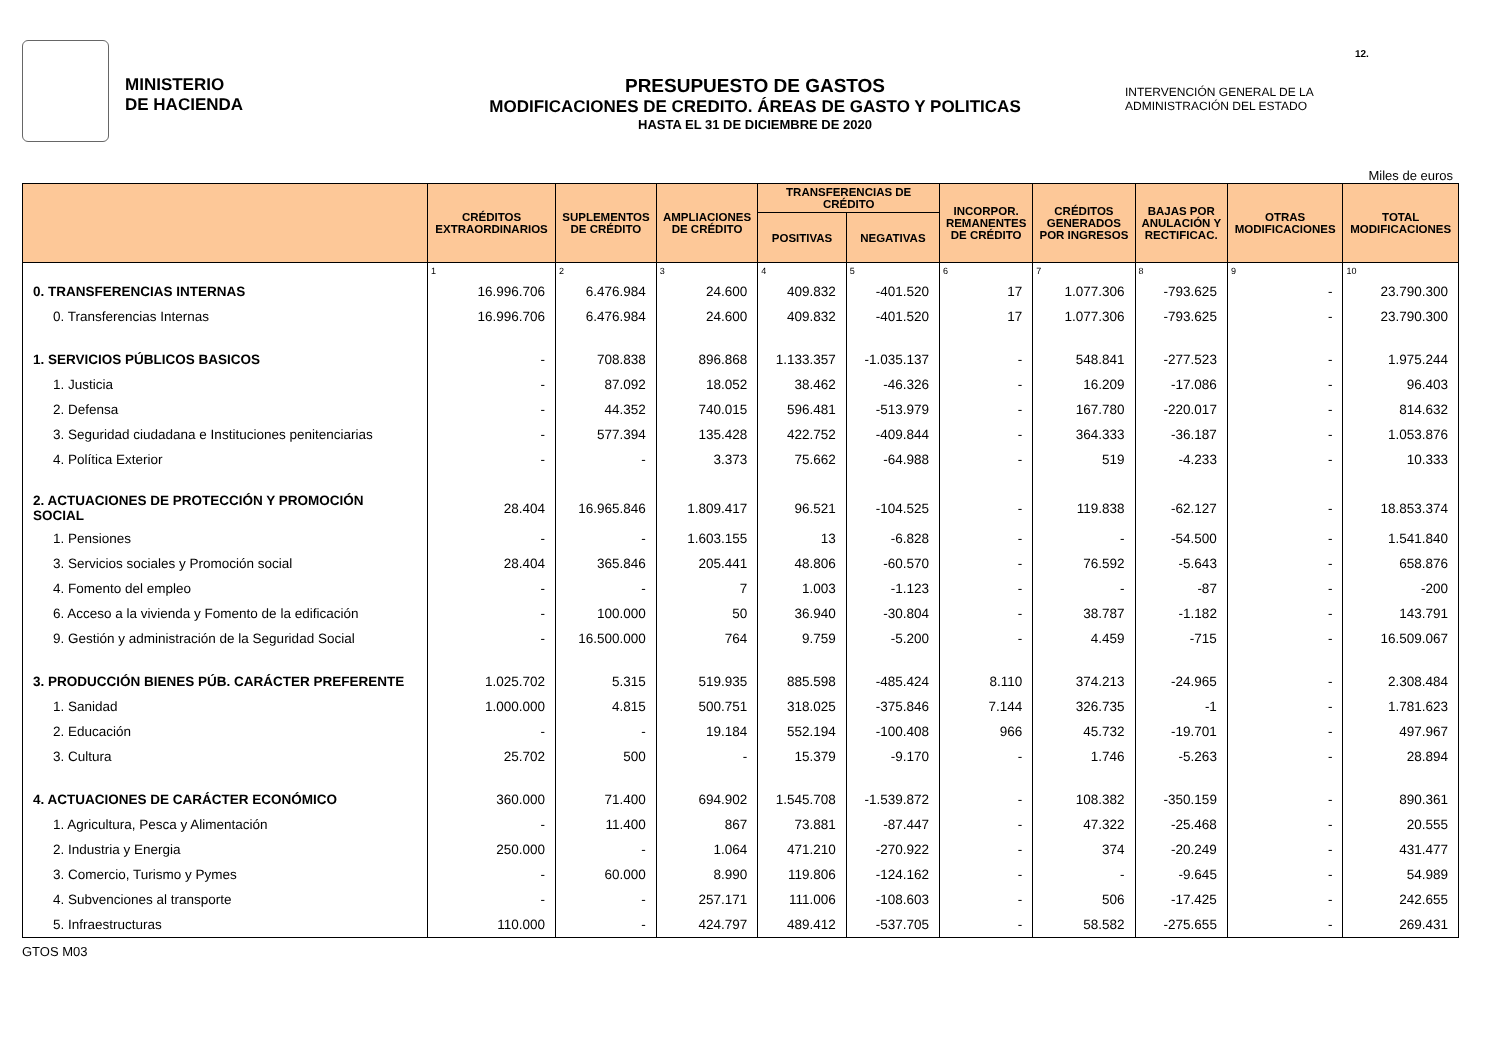MINISTERIO
DE HACIENDA
PRESUPUESTO DE GASTOS
MODIFICACIONES DE CREDITO. ÁREAS DE GASTO Y POLITICAS
HASTA EL 31 DE DICIEMBRE DE 2020
INTERVENCIÓN GENERAL DE LA
ADMINISTRACIÓN DEL ESTADO
12.
Miles de euros
| | CRÉDITOS EXTRAORDINARIOS | SUPLEMENTOS DE CRÉDITO | AMPLIACIONES DE CRÉDITO | TRANSFERENCIAS DE CRÉDITO | | INCORPOR. REMANENTES DE CRÉDITO | CRÉDITOS GENERADOS POR INGRESOS | BAJAS POR ANULACIÓN Y RECTIFICAC. | OTRAS MODIFICACIONES | TOTAL MODIFICACIONES |
| --- | --- | --- | --- | --- | --- | --- | --- | --- | --- | --- |
| | | | | POSITIVAS | NEGATIVAS | | | | | |
| | 1 | 2 | 3 | 4 | 5 | 6 | 7 | 8 | 9 | 10 |
| 0. TRANSFERENCIAS INTERNAS | 16.996.706 | 6.476.984 | 24.600 | 409.832 | -401.520 | 17 | 1.077.306 | -793.625 | - | 23.790.300 |
| 0. Transferencias Internas | 16.996.706 | 6.476.984 | 24.600 | 409.832 | -401.520 | 17 | 1.077.306 | -793.625 | - | 23.790.300 |
| 1. SERVICIOS PÚBLICOS BASICOS | - | 708.838 | 896.868 | 1.133.357 | -1.035.137 | - | 548.841 | -277.523 | - | 1.975.244 |
| 1. Justicia | - | 87.092 | 18.052 | 38.462 | -46.326 | - | 16.209 | -17.086 | - | 96.403 |
| 2. Defensa | - | 44.352 | 740.015 | 596.481 | -513.979 | - | 167.780 | -220.017 | - | 814.632 |
| 3. Seguridad ciudadana e Instituciones penitenciarias | - | 577.394 | 135.428 | 422.752 | -409.844 | - | 364.333 | -36.187 | - | 1.053.876 |
| 4. Política Exterior | - | - | 3.373 | 75.662 | -64.988 | - | 519 | -4.233 | - | 10.333 |
| 2. ACTUACIONES DE PROTECCIÓN Y PROMOCIÓN SOCIAL | 28.404 | 16.965.846 | 1.809.417 | 96.521 | -104.525 | - | 119.838 | -62.127 | - | 18.853.374 |
| 1. Pensiones | - | - | 1.603.155 | 13 | -6.828 | - | - | -54.500 | - | 1.541.840 |
| 3. Servicios sociales y Promoción social | 28.404 | 365.846 | 205.441 | 48.806 | -60.570 | - | 76.592 | -5.643 | - | 658.876 |
| 4. Fomento del empleo | - | - | 7 | 1.003 | -1.123 | - | - | -87 | - | -200 |
| 6. Acceso a la vivienda y Fomento de la edificación | - | 100.000 | 50 | 36.940 | -30.804 | - | 38.787 | -1.182 | - | 143.791 |
| 9. Gestión y administración de la Seguridad Social | - | 16.500.000 | 764 | 9.759 | -5.200 | - | 4.459 | -715 | - | 16.509.067 |
| 3. PRODUCCIÓN BIENES PÚB. CARÁCTER PREFERENTE | 1.025.702 | 5.315 | 519.935 | 885.598 | -485.424 | 8.110 | 374.213 | -24.965 | - | 2.308.484 |
| 1. Sanidad | 1.000.000 | 4.815 | 500.751 | 318.025 | -375.846 | 7.144 | 326.735 | -1 | - | 1.781.623 |
| 2. Educación | - | - | 19.184 | 552.194 | -100.408 | 966 | 45.732 | -19.701 | - | 497.967 |
| 3. Cultura | 25.702 | 500 | - | 15.379 | -9.170 | - | 1.746 | -5.263 | - | 28.894 |
| 4. ACTUACIONES DE CARÁCTER ECONÓMICO | 360.000 | 71.400 | 694.902 | 1.545.708 | -1.539.872 | - | 108.382 | -350.159 | - | 890.361 |
| 1. Agricultura, Pesca y Alimentación | - | 11.400 | 867 | 73.881 | -87.447 | - | 47.322 | -25.468 | - | 20.555 |
| 2. Industria y Energia | 250.000 | - | 1.064 | 471.210 | -270.922 | - | 374 | -20.249 | - | 431.477 |
| 3. Comercio, Turismo y Pymes | - | 60.000 | 8.990 | 119.806 | -124.162 | - | - | -9.645 | - | 54.989 |
| 4. Subvenciones al transporte | - | - | 257.171 | 111.006 | -108.603 | - | 506 | -17.425 | - | 242.655 |
| 5. Infraestructuras | 110.000 | - | 424.797 | 489.412 | -537.705 | - | 58.582 | -275.655 | - | 269.431 |
GTOS M03